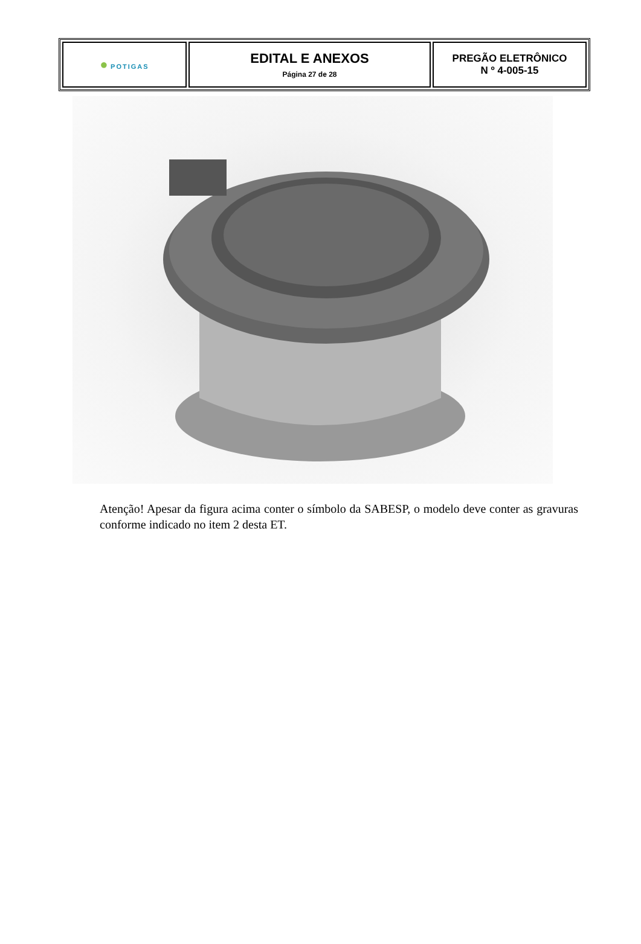| ● POTI GAS | EDITAL E ANEXOS Página 27 de 28 | PREGÃO ELETRÔNICO N º 4-005-15 |
Atenção! Apesar da figura acima conter o símbolo da SABESP, o modelo deve conter as gravuras conforme indicado no item 2 desta ET.